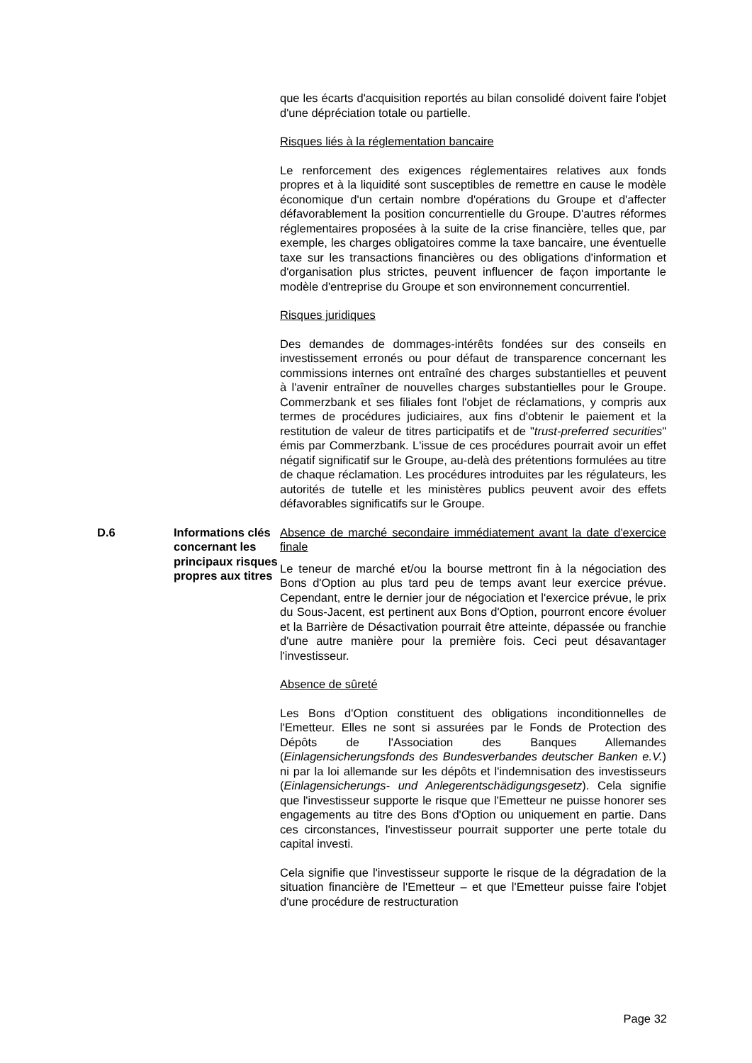que les écarts d'acquisition reportés au bilan consolidé doivent faire l'objet d'une dépréciation totale ou partielle.
Risques liés à la réglementation bancaire
Le renforcement des exigences réglementaires relatives aux fonds propres et à la liquidité sont susceptibles de remettre en cause le modèle économique d'un certain nombre d'opérations du Groupe et d'affecter défavorablement la position concurrentielle du Groupe. D'autres réformes réglementaires proposées à la suite de la crise financière, telles que, par exemple, les charges obligatoires comme la taxe bancaire, une éventuelle taxe sur les transactions financières ou des obligations d'information et d'organisation plus strictes, peuvent influencer de façon importante le modèle d'entreprise du Groupe et son environnement concurrentiel.
Risques juridiques
Des demandes de dommages-intérêts fondées sur des conseils en investissement erronés ou pour défaut de transparence concernant les commissions internes ont entraîné des charges substantielles et peuvent à l'avenir entraîner de nouvelles charges substantielles pour le Groupe. Commerzbank et ses filiales font l'objet de réclamations, y compris aux termes de procédures judiciaires, aux fins d'obtenir le paiement et la restitution de valeur de titres participatifs et de "trust-preferred securities" émis par Commerzbank. L'issue de ces procédures pourrait avoir un effet négatif significatif sur le Groupe, au-delà des prétentions formulées au titre de chaque réclamation. Les procédures introduites par les régulateurs, les autorités de tutelle et les ministères publics peuvent avoir des effets défavorables significatifs sur le Groupe.
D.6 Informations clés concernant les principaux risques propres aux titres
Absence de marché secondaire immédiatement avant la date d'exercice finale
Le teneur de marché et/ou la bourse mettront fin à la négociation des Bons d'Option au plus tard peu de temps avant leur exercice prévue. Cependant, entre le dernier jour de négociation et l'exercice prévue, le prix du Sous-Jacent, est pertinent aux Bons d'Option, pourront encore évoluer et la Barrière de Désactivation pourrait être atteinte, dépassée ou franchie d'une autre manière pour la première fois. Ceci peut désavantager l'investisseur.
Absence de sûreté
Les Bons d'Option constituent des obligations inconditionnelles de l'Emetteur. Elles ne sont si assurées par le Fonds de Protection des Dépôts de l'Association des Banques Allemandes (Einlagensicherungsfonds des Bundesverbandes deutscher Banken e.V.) ni par la loi allemande sur les dépôts et l'indemnisation des investisseurs (Einlagensicherungs- und Anlegerentschädigungsgesetz). Cela signifie que l'investisseur supporte le risque que l'Emetteur ne puisse honorer ses engagements au titre des Bons d'Option ou uniquement en partie. Dans ces circonstances, l'investisseur pourrait supporter une perte totale du capital investi.
Cela signifie que l'investisseur supporte le risque de la dégradation de la situation financière de l'Emetteur – et que l'Emetteur puisse faire l'objet d'une procédure de restructuration
Page 32